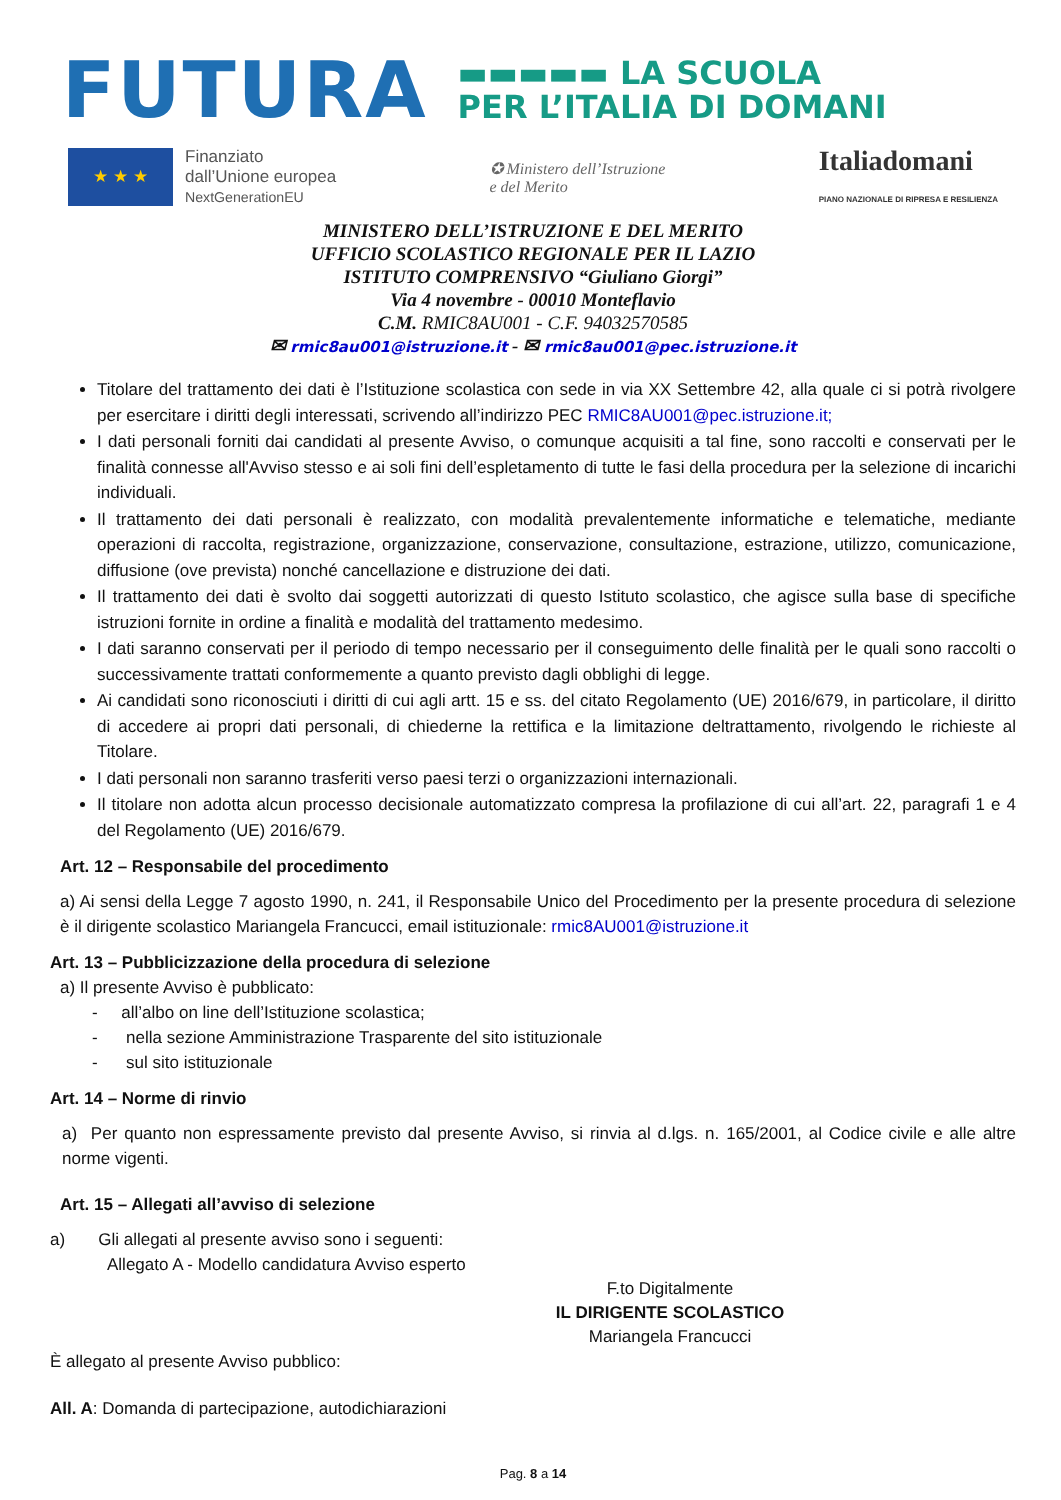FUTURA
▬▬▬▬▬ LA SCUOLA
PER L’ITALIA DI DOMANI
★ ★ ★
Finanziato
dall’Unione europea
NextGenerationEU
✪ Ministero dell’Istruzione
e del Merito
Italiadomani
PIANO NAZIONALE DI RIPRESA E RESILIENZA
MINISTERO DELL’ISTRUZIONE E DEL MERITO
UFFICIO SCOLASTICO REGIONALE PER IL LAZIO
ISTITUTO COMPRENSIVO “Giuliano Giorgi”
Via 4 novembre - 00010 Monteflavio
C.M. RMIC8AU001 - C.F. 94032570585
✉ rmic8au001@istruzione.it - ✉ rmic8au001@pec.istruzione.it
Titolare del trattamento dei dati è l’Istituzione scolastica con sede in via XX Settembre 42, alla quale ci si potrà rivolgere per esercitare i diritti degli interessati, scrivendo all’indirizzo PEC RMIC8AU001@pec.istruzione.it;
I dati personali forniti dai candidati al presente Avviso, o comunque acquisiti a tal fine, sono raccolti e conservati per le finalità connesse all'Avviso stesso e ai soli fini dell’espletamento di tutte le fasi della procedura per la selezione di incarichi individuali.
Il trattamento dei dati personali è realizzato, con modalità prevalentemente informatiche e telematiche, mediante operazioni di raccolta, registrazione, organizzazione, conservazione, consultazione, estrazione, utilizzo, comunicazione, diffusione (ove prevista) nonché cancellazione e distruzione dei dati.
Il trattamento dei dati è svolto dai soggetti autorizzati di questo Istituto scolastico, che agisce sulla base di specifiche istruzioni fornite in ordine a finalità e modalità del trattamento medesimo.
I dati saranno conservati per il periodo di tempo necessario per il conseguimento delle finalità per le quali sono raccolti o successivamente trattati conformemente a quanto previsto dagli obblighi di legge.
Ai candidati sono riconosciuti i diritti di cui agli artt. 15 e ss. del citato Regolamento (UE) 2016/679, in particolare, il diritto di accedere ai propri dati personali, di chiederne la rettifica e la limitazione deltrattamento, rivolgendo le richieste al Titolare.
I dati personali non saranno trasferiti verso paesi terzi o organizzazioni internazionali.
Il titolare non adotta alcun processo decisionale automatizzato compresa la profilazione di cui all’art. 22, paragrafi 1 e 4 del Regolamento (UE) 2016/679.
Art. 12 – Responsabile del procedimento
a) Ai sensi della Legge 7 agosto 1990, n. 241, il Responsabile Unico del Procedimento per la presente procedura di selezione è il dirigente scolastico Mariangela Francucci, email istituzionale: rmic8AU001@istruzione.it
Art. 13 – Pubblicizzazione della procedura di selezione
a) Il presente Avviso è pubblicato:
- all’albo on line dell’Istituzione scolastica;
- nella sezione Amministrazione Trasparente del sito istituzionale
- sul sito istituzionale
Art. 14 – Norme di rinvio
a) Per quanto non espressamente previsto dal presente Avviso, si rinvia al d.lgs. n. 165/2001, al Codice civile e alle altre norme vigenti.
Art. 15 – Allegati all’avviso di selezione
a) Gli allegati al presente avviso sono i seguenti:
Allegato A - Modello candidatura Avviso esperto
F.to Digitalmente
IL DIRIGENTE SCOLASTICO
Mariangela Francucci
È allegato al presente Avviso pubblico:
All. A: Domanda di partecipazione, autodichiarazioni
Pag. 8 a 14